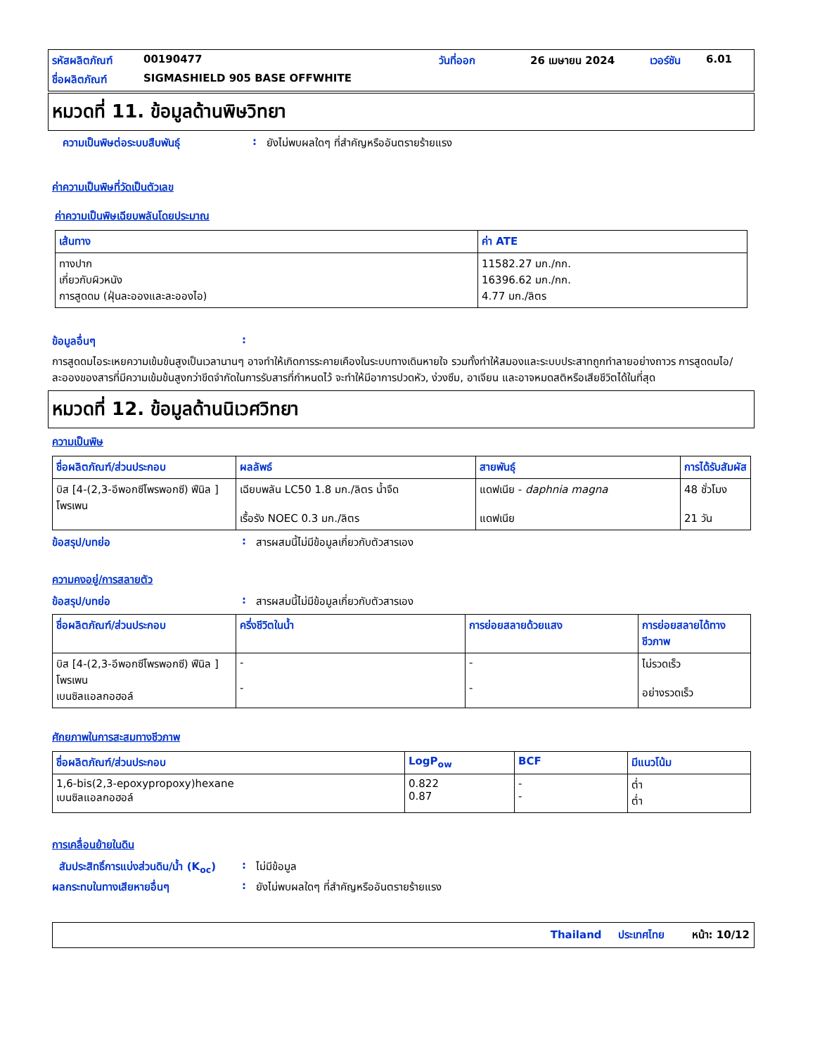รหัสผลิตภัณฑ์ 00190477 วันที่ออก 26 เมษายน 2024 เวอร์ชัน 6.01 ชื่อผลิตภัณฑ์ SIGMASHIELD 905 BASE OFFWHITE
หมวดที่ 11. ข้อมูลด้านพิษวิทยา
ความเป็นพิษต่อระบบสืบพันธุ์: ยังไม่พบผลใดๆ ที่สำคัญหรืออันตรายร้ายแรง
ค่าความเป็นพิษที่วัดเป็นตัวเลข
ค่าความเป็นพิษเฉียบพลันโดยประมาณ
| เส้นทาง | ค่า ATE |
| --- | --- |
| ทางปาก เกี่ยวกับผิวหนัง การสูดดม (ฝุ่นละอองและละอองไอ) | 11582.27 มก./กก. 16396.62 มก./กก. 4.77 มก./ลิตร |
ข้อมูลอื่นๆ:
การสูดดมไอระเหยความเข้มข้นสูงเป็นเวลานานๆ อาจทำให้เกิดการระคายเคืองในระบบทางเดินหายใจ รวมทั้งทำให้สมองและระบบประสาทถูกทำลายอย่างถาวร การสูดดมไอ/ละอองของสารที่มีความเข้มข้นสูงกว่าขีดจำกัดในการรับสารที่กำหนดไว้ จะทำให้มีอาการปวดหัว, ง่วงซึม, อาเจียน และอาจหมดสติหรือเสียชีวิตได้ในที่สุด
หมวดที่ 12. ข้อมูลด้านนิเวศวิทยา
ความเป็นพิษ
| ชื่อผลิตภัณฑ์/ส่วนประกอบ | ผลลัพธ์ | สายพันธุ์ | การได้รับสัมผัส |
| --- | --- | --- | --- |
| บิส [4-(2,3-อีพอกซีโพรพอกซี) ฟีนิล ] โพรเพน | เฉียบพลัน LC50 1.8 มก./ลิตร น้ำจืด เรื้อรัง NOEC 0.3 มก./ลิตร | แดฟเนีย - daphnia magna แดฟเนีย | 48 ชั่วโมง 21 วัน |
ข้อสรุป/บทย่อ: สารผสมนี้ไม่มีข้อมูลเกี่ยวกับตัวสารเอง
ความคงอยู่/การสลายตัว
ข้อสรุป/บทย่อ: สารผสมนี้ไม่มีข้อมูลเกี่ยวกับตัวสารเอง
| ชื่อผลิตภัณฑ์/ส่วนประกอบ | ครึ่งชีวิตในน้ำ | การย่อยสลายด้วยแสง | การย่อยสลายได้ทางชีวภาพ |
| --- | --- | --- | --- |
| บิส [4-(2,3-อีพอกซีโพรพอกซี) ฟีนิล ] โพรเพน เบนซิลแอลกอฮอล์ | - - | - - | ไม่รวดเร็ว อย่างรวดเร็ว |
ศักยภาพในการสะสมทางชีวภาพ
| ชื่อผลิตภัณฑ์/ส่วนประกอบ | LogP<sub>ow</sub> | BCF | มีแนวโน้ม |
| --- | --- | --- | --- |
| 1,6-bis(2,3-epoxypropoxy)hexane เบนซิลแอลกอฮอล์ | 0.822 0.87 | - - | ต่ำ ต่ำ |
การเคลื่อนย้ายในดิน
สัมประสิทธิ์การแบ่งส่วนดิน/น้ำ (K<sub>oc</sub>): ไม่มีข้อมูล
ผลกระทบในทางเสียหายอื่นๆ: ยังไม่พบผลใดๆ ที่สำคัญหรืออันตรายร้ายแรง
Thailand ประเทศไทย หน้า: 10/12